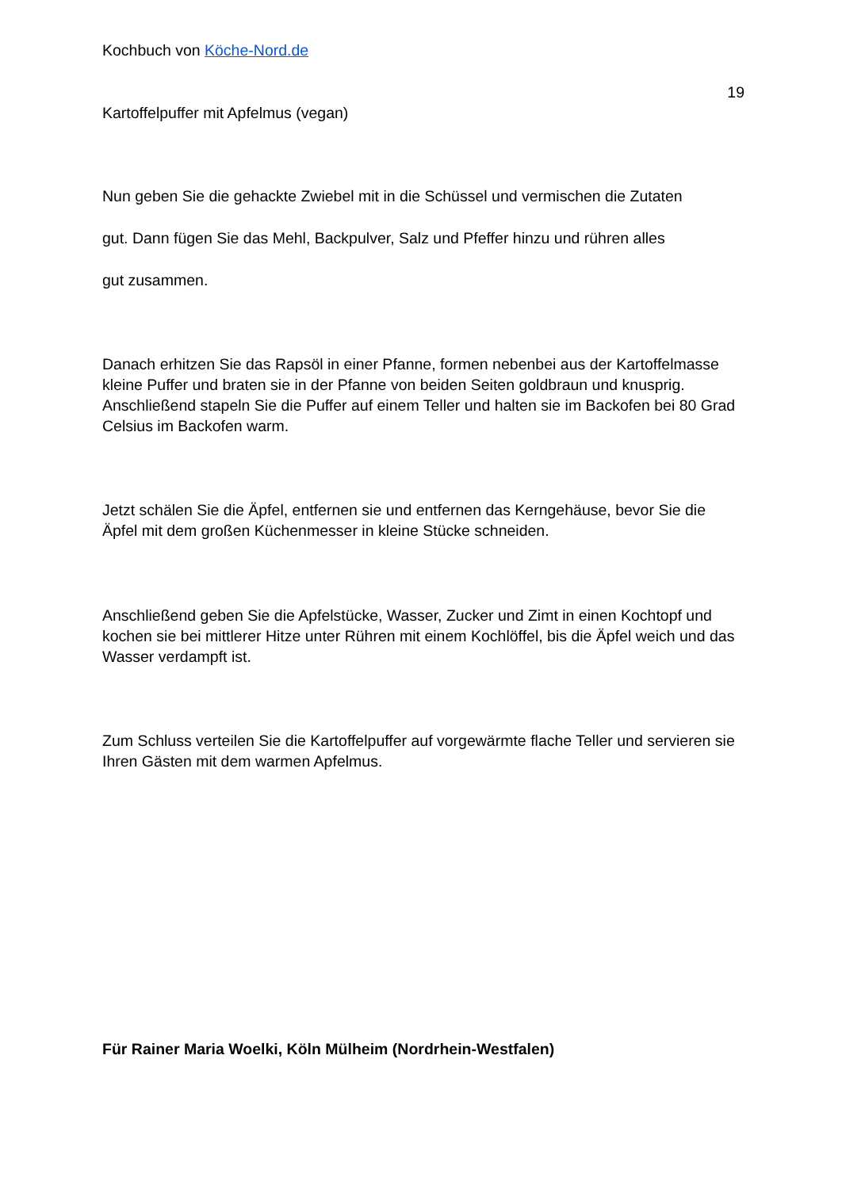Kochbuch von Köche-Nord.de
19
Kartoffelpuffer mit Apfelmus (vegan)
Nun geben Sie die gehackte Zwiebel mit in die Schüssel und vermischen die Zutaten
gut. Dann fügen Sie das Mehl, Backpulver, Salz und Pfeffer hinzu und rühren alles
gut zusammen.
Danach erhitzen Sie das Rapsöl in einer Pfanne, formen nebenbei aus der Kartoffelmasse kleine Puffer und braten sie in der Pfanne von beiden Seiten goldbraun und knusprig. Anschließend stapeln Sie die Puffer auf einem Teller und halten sie im Backofen bei 80 Grad Celsius im Backofen warm.
Jetzt schälen Sie die Äpfel, entfernen sie und entfernen das Kerngehäuse, bevor Sie die Äpfel mit dem großen Küchenmesser in kleine Stücke schneiden.
Anschließend geben Sie die Apfelstücke, Wasser, Zucker und Zimt in einen Kochtopf und kochen sie bei mittlerer Hitze unter Rühren mit einem Kochlöffel, bis die Äpfel weich und das Wasser verdampft ist.
Zum Schluss verteilen Sie die Kartoffelpuffer auf vorgewärmte flache Teller und servieren sie Ihren Gästen mit dem warmen Apfelmus.
Für Rainer Maria Woelki, Köln Mülheim (Nordrhein-Westfalen)